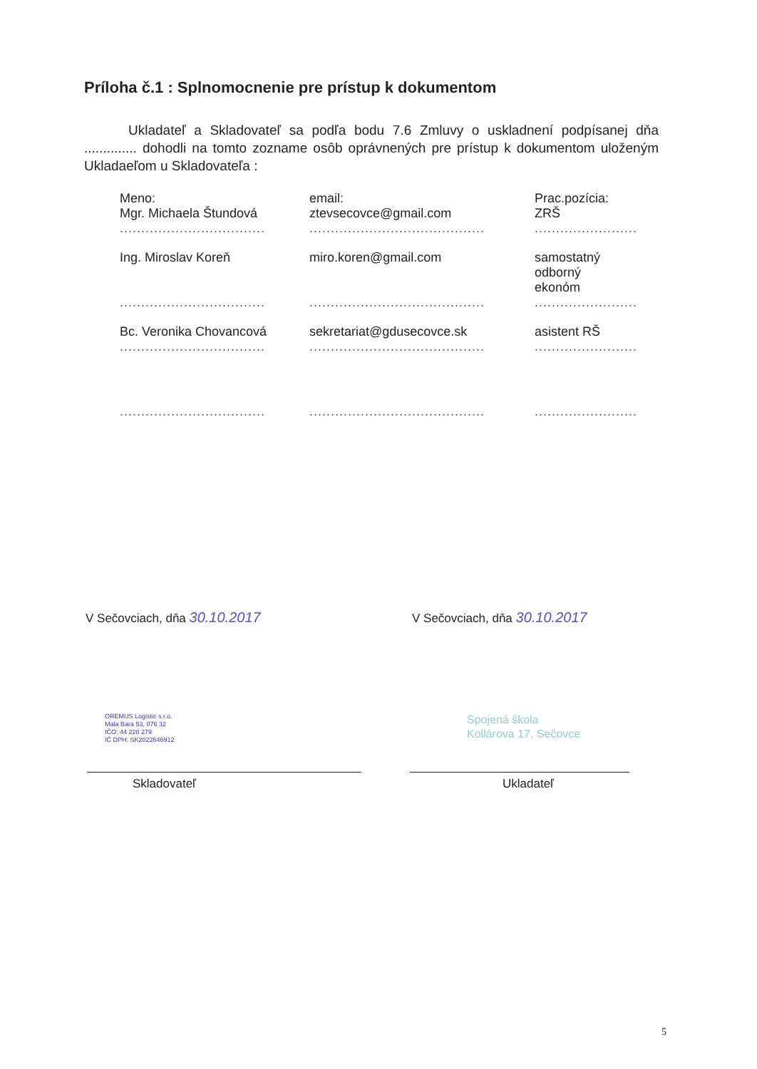Príloha č.1 : Splnomocnenie pre prístup k dokumentom
Ukladateľ a Skladovateľ sa podľa bodu 7.6 Zmluvy o uskladnení podpísanej dňa .............. dohodli na tomto zozname osôb oprávnených pre prístup k dokumentom uloženým Ukladaeľom u Skladovateľa :
| Meno: | email: | Prac.pozícia: |
| --- | --- | --- |
| Mgr. Michaela Štundová | ztevsecovce@gmail.com | ZRŠ |
| .................................. | ......................................... | ........................ |
| Ing. Miroslav Koreň | miro.koren@gmail.com | samostatný odborný ekonóm |
| .................................. | ......................................... | ........................ |
| Bc. Veronika Chovancová | sekretariat@gdusecovce.sk | asistent RŠ |
| .................................. | ......................................... | ........................ |
| .................................. | ......................................... | ........................ |
V Sečovciach, dňa 30.10.2017 V Sečovciach, dňa 30.10.2017
OREMUS Logistic s.r.o.
Mala Bara 53, 076 32
IČO: 44 228 279
IČ DPH: SK2022646912
Spojená škola
Kollárova 17, Sečovce
Skladovateľ Ukladateľ
5